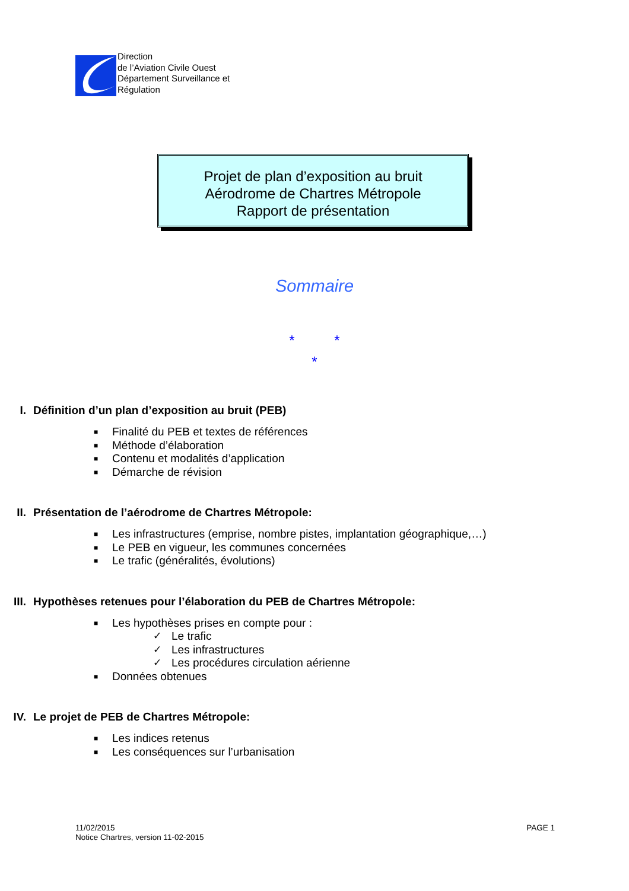Direction
de l’Aviation Civile Ouest
Département Surveillance et
Régulation
Projet de plan d’exposition au bruit
Aérodrome de Chartres Métropole
Rapport de présentation
Sommaire
* *
*
I. Définition d’un plan d’exposition au bruit (PEB)
■ Finalité du PEB et textes de références
■ Méthode d’élaboration
■ Contenu et modalités d’application
■ Démarche de révision
II. Présentation de l’aérodrome de Chartres Métropole:
■ Les infrastructures (emprise, nombre pistes, implantation géographique,…)
■ Le PEB en vigueur, les communes concernées
■ Le trafic (généralités, évolutions)
III. Hypothèses retenues pour l’élaboration du PEB de Chartres Métropole:
■ Les hypothèses prises en compte pour :
✓ Le trafic
✓ Les infrastructures
✓ Les procédures circulation aérienne
■ Données obtenues
IV. Le projet de PEB de Chartres Métropole:
■ Les indices retenus
■ Les conséquences sur l’urbanisation
11/02/2015
Notice Chartres, version 11-02-2015
PAGE 1